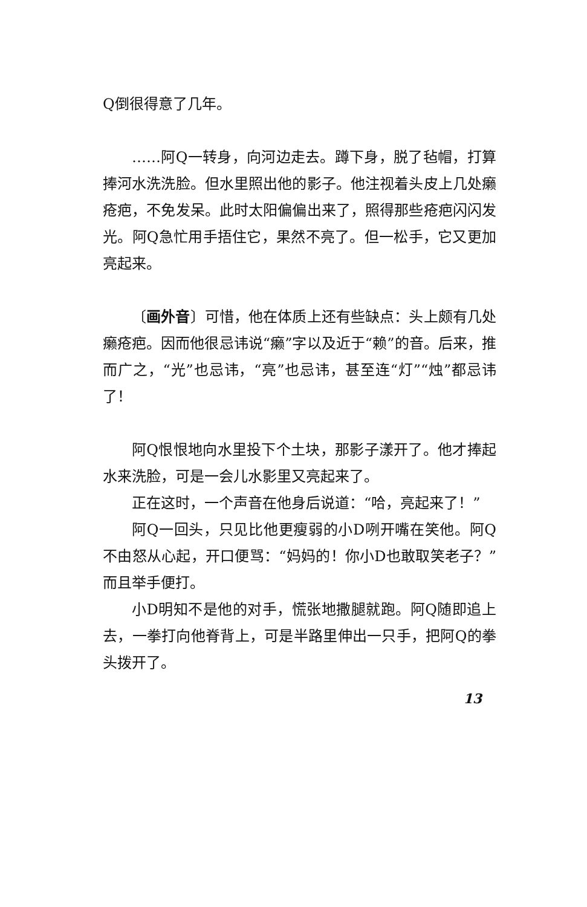Q倒很得意了几年。
……阿Q一转身，向河边走去。蹲下身，脱了毡帽，打算捧河水洗洗脸。但水里照出他的影子。他注视着头皮上几处癞疮疤，不免发呆。此时太阳偏偏出来了，照得那些疮疤闪闪发光。阿Q急忙用手捂住它，果然不亮了。但一松手，它又更加亮起来。
〔画外音〕可惜，他在体质上还有些缺点：头上颇有几处癞疮疤。因而他很忌讳说“癞”字以及近于“赖”的音。后来，推而广之，“光”也忌讳，“亮”也忌讳，甚至连“灯”“烛”都忌讳了！
阿Q恨恨地向水里投下个土块，那影子漾开了。他才捧起水来洗脸，可是一会儿水影里又亮起来了。
正在这时，一个声音在他身后说道：“哈，亮起来了！”
阿Q一回头，只见比他更瘦弱的小D咧开嘴在笑他。阿Q不由怒从心起，开口便骂：“妈妈的！你小D也敢取笑老子？”而且举手便打。
小D明知不是他的对手，慌张地撒腿就跑。阿Q随即追上去，一拳打向他脊背上，可是半路里伸出一只手，把阿Q的拳头拨开了。
13